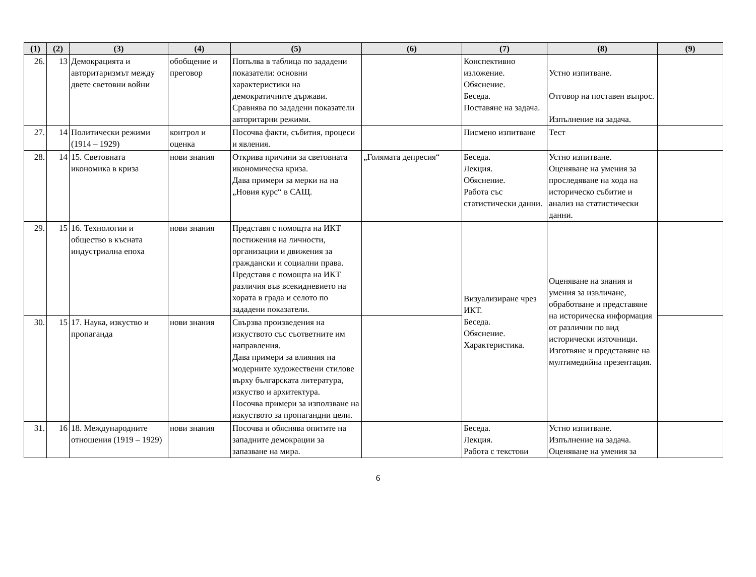| (1) | (2) | (3) | (4) | (5) | (6) | (7) | (8) | (9) |
| --- | --- | --- | --- | --- | --- | --- | --- | --- |
| 26. | 13 | Демокрацията и авторитаризмът между двете световни войни | обобщение и преговор | Попълва в таблица по зададени показатели: основни характеристики на демократичните държави. Сравнява по зададени показатели авторитарни режими. | | Конспективно изложение. Обяснение. Беседа. Поставяне на задача. | Устно изпитване. Отговор на поставен въпрос. Изпълнение на задача. | |
| 27. | 14 | Политически режими (1914 – 1929) | контрол и оценка | Посочва факти, събития, процеси и явления. | | Писмено изпитване | Тест | |
| 28. | 14 | 15. Световната икономика в криза | нови знания | Открива причини за световната икономическа криза. Дава примери за мерки на на „Новия курс“ в САЩ. | „Голямата депресия“ | Беседа. Лекция. Обяснение. Работа със статистически данни. | Устно изпитване. Оценяване на умения за проследяване на хода на историческо събитие и анализ на статистически данни. | |
| 29. | 15 | 16. Технологии и общество в късната индустриална епоха | нови знания | Представя с помощта на ИКТ постижения на личности, организации и движения за граждански и социални права. Представя с помощта на ИКТ различия във всекидневието на хората в града и селото по зададени показатели. | | Визуализиране чрез ИКТ. Беседа. Обяснение. Характеристика. | Оценяване на знания и умения за извличане, обработване и представяне на историческа информация от различни по вид исторически източници. Изготвяне и представяне на мултимедийна презентация. | |
| 30. | 15 | 17. Наука, изкуство и пропаганда | нови знания | Свързва произведения на изкуството със съответните им направления. Дава примери за влияния на модерните художествени стилове върху българската литература, изкуство и архитектура. Посочва примери за използване на изкуството за пропагандни цели. | | | | |
| 31. | 16 | 18. Международните отношения (1919 – 1929) | нови знания | Посочва и обяснява опитите на западните демокрации за запазване на мира. | | Беседа. Лекция. Работа с текстови | Устно изпитване. Изпълнение на задача. Оценяване на умения за | |
6